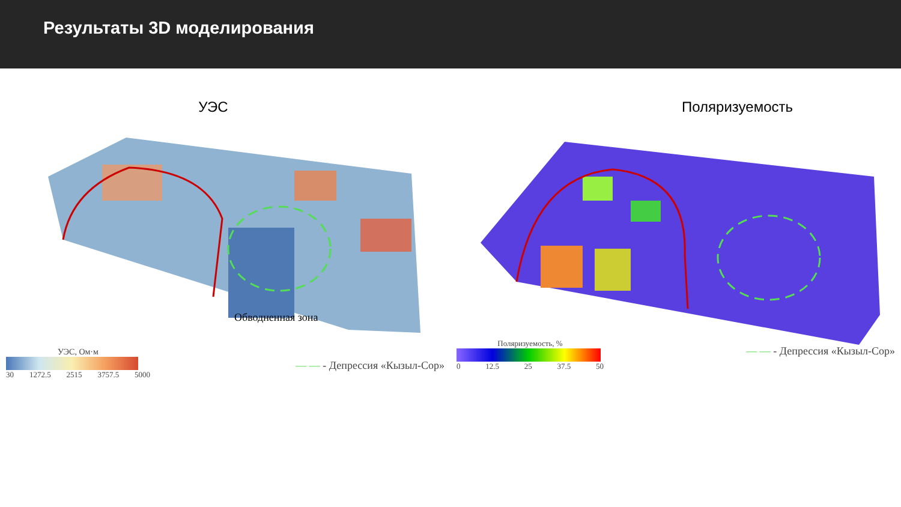Результаты 3D моделирования
УЭС
Обводненная зона
УЭС, Ом·м
30 1272.5 2515 3757.5 5000
— — - Депрессия «Кызыл-Сор»
Поляризуемость
Поляризуемость, %
0 12.5 25 37.5 50
— — - Депрессия «Кызыл-Сор»